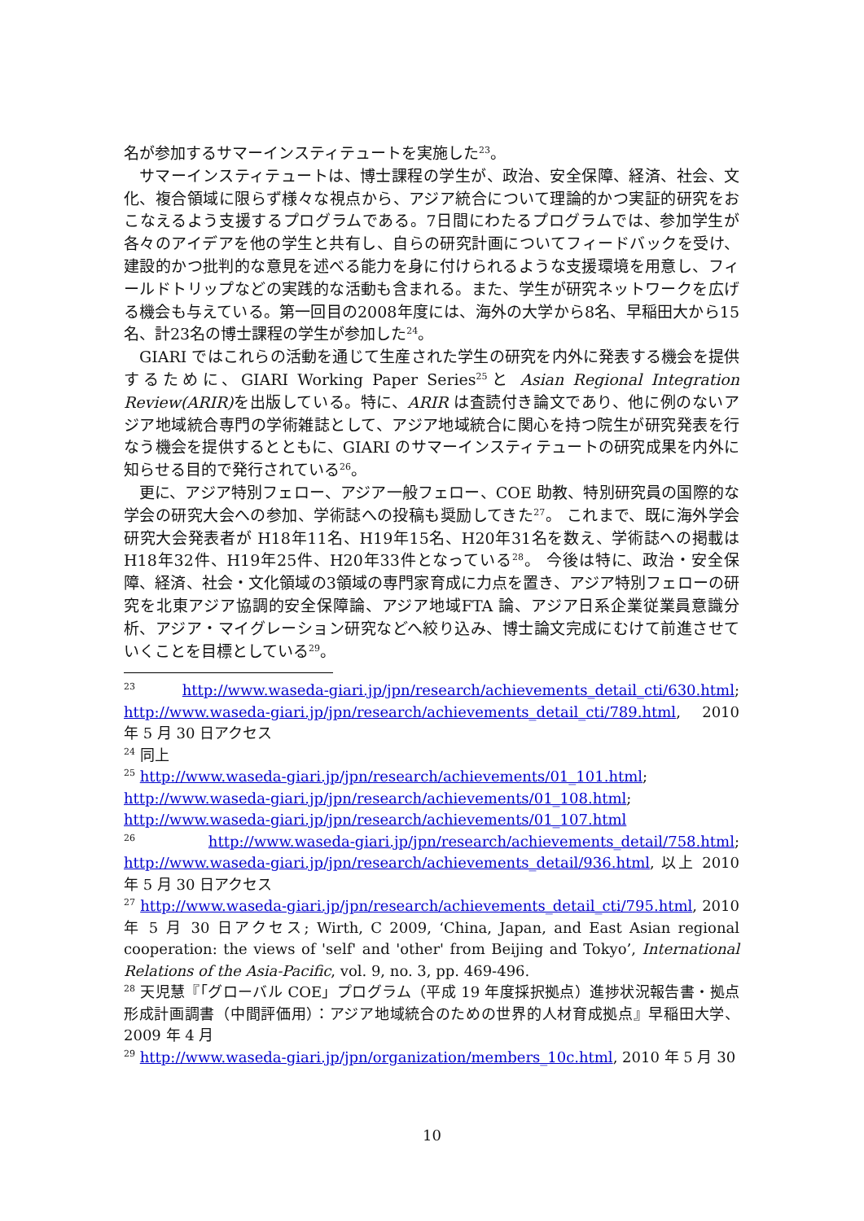名が参加するサマーインスティテュートを実施した<sup>23</sup>。
サマーインスティテュートは、博士課程の学生が、政治、安全保障、経済、社会、文化、複合領域に限らず様々な視点から、アジア統合について理論的かつ実証的研究をおこなえるよう支援するプログラムである。7日間にわたるプログラムでは、参加学生が各々のアイデアを他の学生と共有し、自らの研究計画についてフィードバックを受け、建設的かつ批判的な意見を述べる能力を身に付けられるような支援環境を用意し、フィールドトリップなどの実践的な活動も含まれる。また、学生が研究ネットワークを広げる機会も与えている。第一回目の2008年度には、海外の大学から8名、早稲田大から15名、計23名の博士課程の学生が参加した<sup>24</sup>。
GIARI ではこれらの活動を通じて生産された学生の研究を内外に発表する機会を提供するために、GIARI Working Paper Series<sup>25</sup>と Asian Regional Integration Review(ARIR) を出版している。特に、ARIR は査読付き論文であり、他に例のないアジア地域統合専門の学術雑誌として、アジア地域統合に関心を持つ院生が研究発表を行なう機会を提供するとともに、GIARI のサマーインスティテュートの研究成果を内外に知らせる目的で発行されている<sup>26</sup>。
更に、アジア特別フェロー、アジア一般フェロー、COE 助教、特別研究員の国際的な学会の研究大会への参加、学術誌への投稿も奨励してきた<sup>27</sup>。 これまで、既に海外学会研究大会発表者が H18年11名、H19年15名、H20年31名を数え、学術誌への掲載は H18年32件、H19年25件、H20年33件となっている<sup>28</sup>。 今後は特に、政治・安全保障、経済、社会・文化領域の3領域の専門家育成に力点を置き、アジア特別フェローの研究を北東アジア協調的安全保障論、アジア地域FTA 論、アジア日系企業従業員意識分析、アジア・マイグレーション研究などへ絞り込み、博士論文完成にむけて前進させていくことを目標としている<sup>29</sup>。
<sup>23</sup> http://www.waseda-giari.jp/jpn/research/achievements_detail_cti/630.html; http://www.waseda-giari.jp/jpn/research/achievements_detail_cti/789.html, 2010 年 5 月 30 日アクセス
<sup>24</sup> 同上
<sup>25</sup> http://www.waseda-giari.jp/jpn/research/achievements/01_101.html;
http://www.waseda-giari.jp/jpn/research/achievements/01_108.html;
http://www.waseda-giari.jp/jpn/research/achievements/01_107.html
<sup>26</sup> http://www.waseda-giari.jp/jpn/research/achievements_detail/758.html; http://www.waseda-giari.jp/jpn/research/achievements_detail/936.html, 以上 2010 年 5 月 30 日アクセス
<sup>27</sup> http://www.waseda-giari.jp/jpn/research/achievements_detail_cti/795.html, 2010 年 5 月 30 日アクセス; Wirth, C 2009, ‘China, Japan, and East Asian regional cooperation: the views of 'self' and 'other' from Beijing and Tokyo’, International Relations of the Asia-Pacific, vol. 9, no. 3, pp. 469-496.
<sup>28</sup> 天児慧『「グローバル COE」プログラム（平成 19 年度採択拠点）進捗状況報告書・拠点形成計画調書（中間評価用）：アジア地域統合のための世界的人材育成拠点』早稲田大学、2009 年 4 月
<sup>29</sup> http://www.waseda-giari.jp/jpn/organization/members_10c.html, 2010 年 5 月 30
10